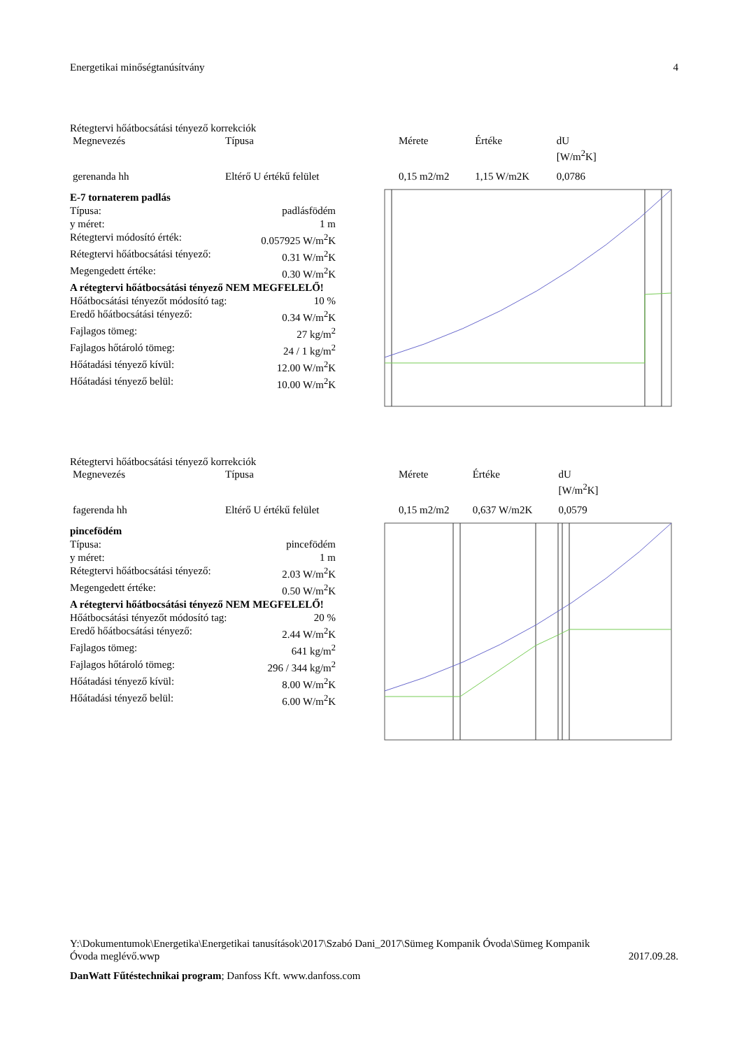Energetikai minőségtanúsítvány 4
Rétegtervi hőátbocsátási tényező korrekciók
| Megnevezés | Típusa | Mérete | Értéke | dU [W/m<sup>2</sup>K] |
| --- | --- | --- | --- | --- |
| gerenanda hh | Eltérő U értékű felület | 0,15 m2/m2 | 1,15 W/m2K | 0,0786 |
E-7 tornaterem padlás
Típusa: padlásfödém
y méret: 1 m
Rétegtervi módosító érték: 0.057925 W/m<sup>2</sup>K
Rétegtervi hőátbocsátási tényező: 0.31 W/m<sup>2</sup>K
Megengedett értéke: 0.30 W/m<sup>2</sup>K
A rétegtervi hőátbocsátási tényező NEM MEGFELELŐ!
Hőátbocsátási tényezőt módosító tag: 10 %
Eredő hőátbocsátási tényező: 0.34 W/m<sup>2</sup>K
Fajlagos tömeg: 27 kg/m<sup>2</sup>
Fajlagos hőtároló tömeg: 24 / 1 kg/m<sup>2</sup>
Hőátadási tényező kívül: 12.00 W/m<sup>2</sup>K
Hőátadási tényező belül: 10.00 W/m<sup>2</sup>K
Rétegtervi hőátbocsátási tényező korrekciók
| Megnevezés | Típusa | Mérete | Értéke | dU [W/m<sup>2</sup>K] |
| --- | --- | --- | --- | --- |
| fagerenda hh | Eltérő U értékű felület | 0,15 m2/m2 | 0,637 W/m2K | 0,0579 |
pincefödém
Típusa: pincefödém
y méret: 1 m
Rétegtervi hőátbocsátási tényező: 2.03 W/m<sup>2</sup>K
Megengedett értéke: 0.50 W/m<sup>2</sup>K
A rétegtervi hőátbocsátási tényező NEM MEGFELELŐ!
Hőátbocsátási tényezőt módosító tag: 20 %
Eredő hőátbocsátási tényező: 2.44 W/m<sup>2</sup>K
Fajlagos tömeg: 641 kg/m<sup>2</sup>
Fajlagos hőtároló tömeg: 296 / 344 kg/m<sup>2</sup>
Hőátadási tényező kívül: 8.00 W/m<sup>2</sup>K
Hőátadási tényező belül: 6.00 W/m<sup>2</sup>K
Y:\Dokumentumok\Energetika\Energetikai tanusítások\2017\Szabó Dani_2017\Sümeg Kompanik Óvoda\Sümeg Kompanik
Óvoda meglévő.wwp 2017.09.28.
DanWatt Fűtéstechnikai program; Danfoss Kft. www.danfoss.com